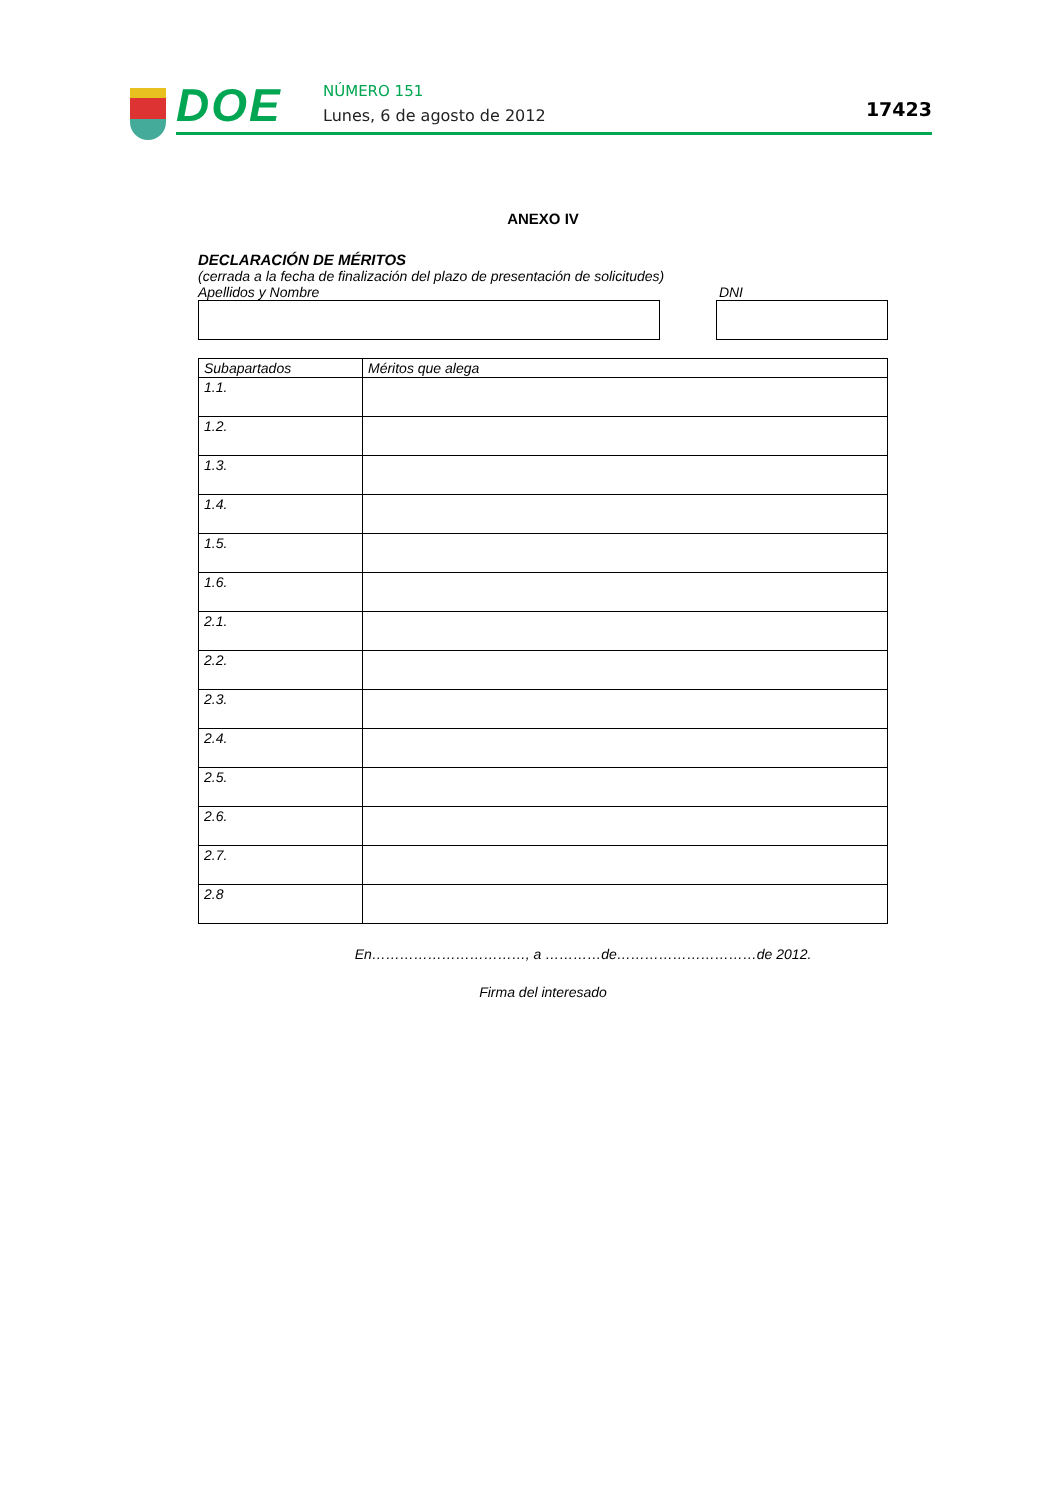DOE NÚMERO 151
Lunes, 6 de agosto de 2012 17423
ANEXO IV
DECLARACIÓN DE MÉRITOS
(cerrada a la fecha de finalización del plazo de presentación de solicitudes)
Apellidos y Nombre DNI
| Subapartados | Méritos que alega |
| --- | --- |
| 1.1. | |
| 1.2. | |
| 1.3. | |
| 1.4. | |
| 1.5. | |
| 1.6. | |
| 2.1. | |
| 2.2. | |
| 2.3. | |
| 2.4. | |
| 2.5. | |
| 2.6. | |
| 2.7. | |
| 2.8 | |
En……………………………, a …………de…………………………de 2012.
Firma del interesado